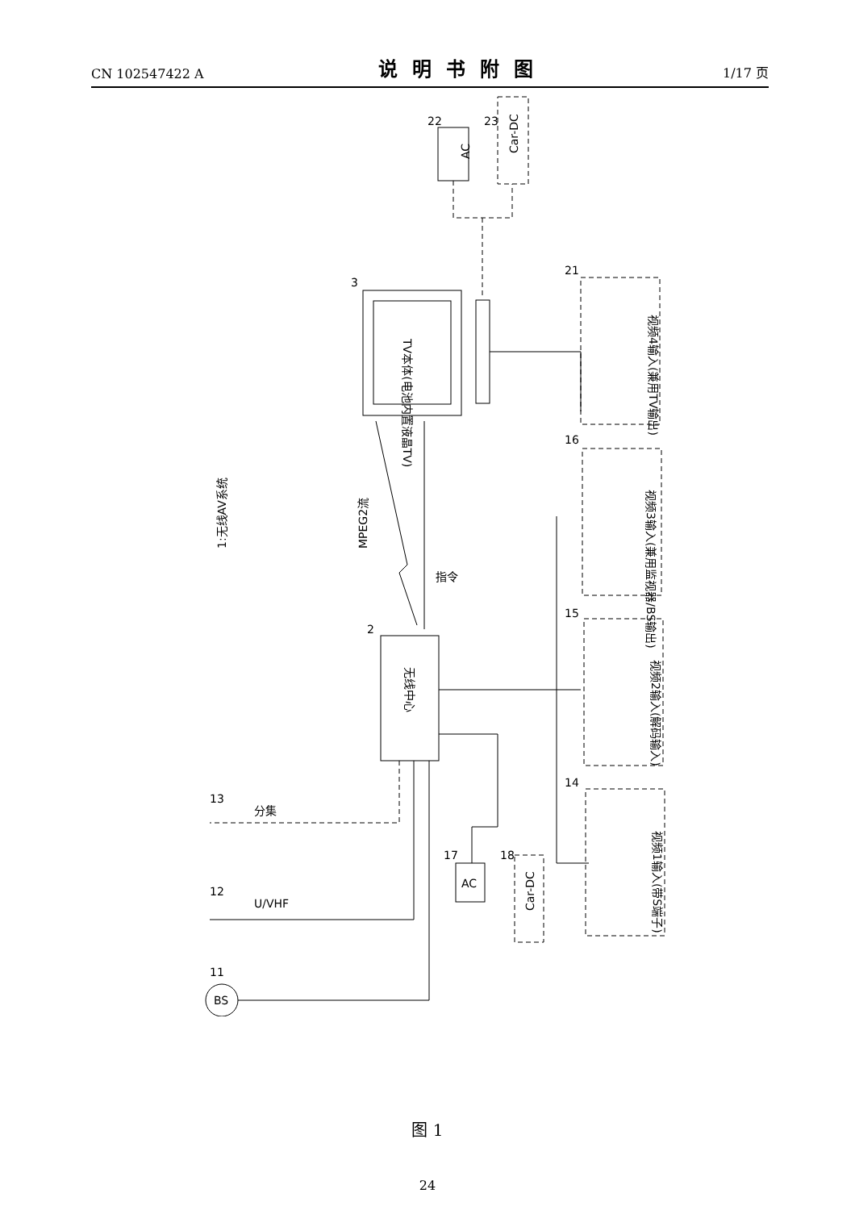CN 102547422 A 说明书附图 1/17 页
AC
22
Car-DC
23
TV本体(电池内置液晶TV)
3
视频4输入(兼用TV输出)
21
无线中心
2
MPEG2流
指令
1:无线AV系统
16
视频3输入(兼用监视器/BS输出)
15
视频2输入(解码输入)
14
视频1输入(带S端子)
AC
17
Car-DC
18
13
12
U/VHF
BS
11
分集
图 1
24